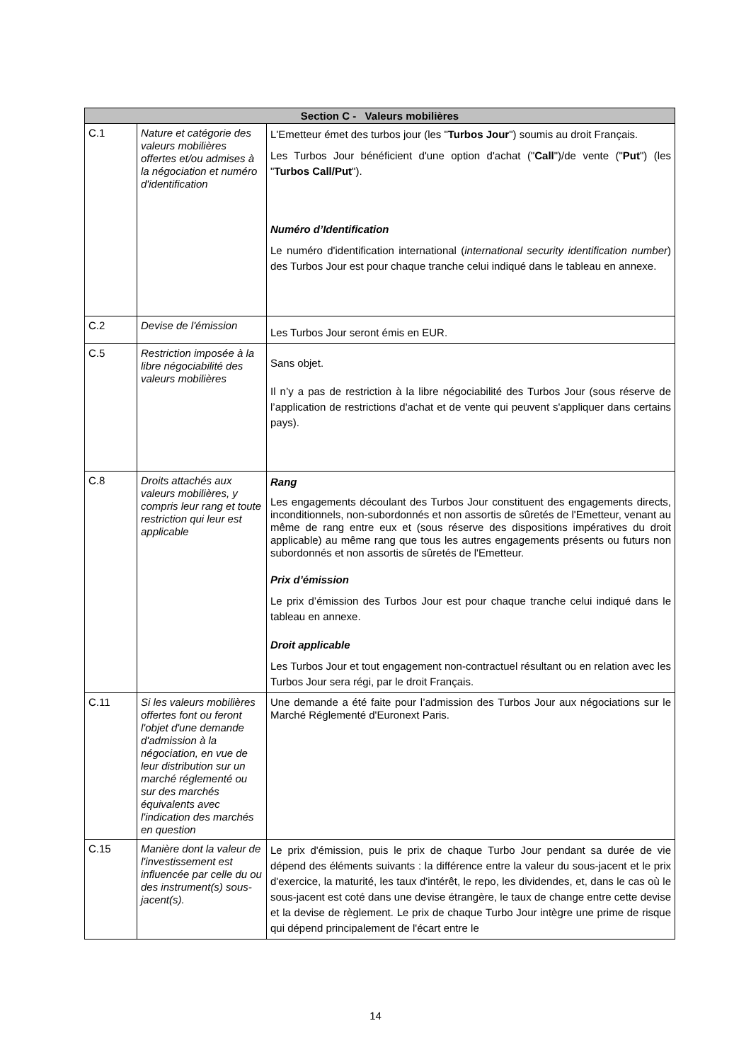| Section C - Valeurs mobilières | | |
| --- | --- | --- |
| C.1 | Nature et catégorie des valeurs mobilières offertes et/ou admises à la négociation et numéro d'identification | L'Emetteur émet des turbos jour (les " Turbos Jour ") soumis au droit Français. Les Turbos Jour bénéficient d'une option d'achat (" Call ")/de vente (" Put ") (les " Turbos Call/Put "). Numéro d’Identification Le numéro d'identification international ( international security identification number ) des Turbos Jour est pour chaque tranche celui indiqué dans le tableau en annexe. |
| C.2 | Devise de l'émission | Les Turbos Jour seront émis en EUR. |
| C.5 | Restriction imposée à la libre négociabilité des valeurs mobilières | Sans objet. Il n’y a pas de restriction à la libre négociabilité des Turbos Jour (sous réserve de l’application de restrictions d'achat et de vente qui peuvent s'appliquer dans certains pays). |
| C.8 | Droits attachés aux valeurs mobilières, y compris leur rang et toute restriction qui leur est applicable | Rang Les engagements découlant des Turbos Jour constituent des engagements directs, inconditionnels, non-subordonnés et non assortis de sûretés de l'Emetteur, venant au même de rang entre eux et (sous réserve des dispositions impératives du droit applicable) au même rang que tous les autres engagements présents ou futurs non subordonnés et non assortis de sûretés de l'Emetteur. Prix d’émission Le prix d’émission des Turbos Jour est pour chaque tranche celui indiqué dans le tableau en annexe. Droit applicable Les Turbos Jour et tout engagement non-contractuel résultant ou en relation avec les Turbos Jour sera régi, par le droit Français. |
| C.11 | Si les valeurs mobilières offertes font ou feront l'objet d'une demande d'admission à la négociation, en vue de leur distribution sur un marché réglementé ou sur des marchés équivalents avec l'indication des marchés en question | Une demande a été faite pour l’admission des Turbos Jour aux négociations sur le Marché Réglementé d'Euronext Paris. |
| C.15 | Manière dont la valeur de l'investissement est influencée par celle du ou des instrument(s) sous-jacent(s). | Le prix d'émission, puis le prix de chaque Turbo Jour pendant sa durée de vie dépend des éléments suivants : la différence entre la valeur du sous-jacent et le prix d'exercice, la maturité, les taux d'intérêt, le repo, les dividendes, et, dans le cas où le sous-jacent est coté dans une devise étrangère, le taux de change entre cette devise et la devise de règlement. Le prix de chaque Turbo Jour intègre une prime de risque qui dépend principalement de l'écart entre le |
14